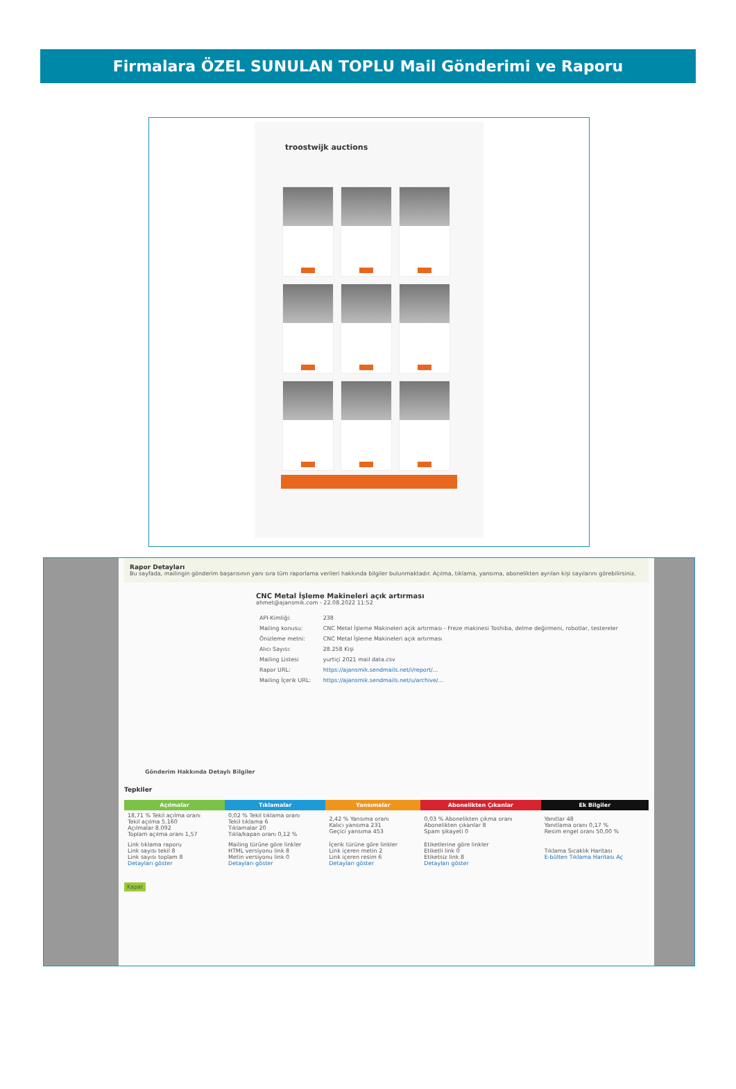Firmalara ÖZEL SUNULAN TOPLU Mail Gönderimi ve Raporu
troostwijk auctions
Rapor Detayları
Bu sayfada, mailingin gönderim başarısının yanı sıra tüm raporlama verileri hakkında bilgiler bulunmaktadır. Açılma, tıklama, yansıma, abonelikten ayrılan kişi sayılarını görebilirsiniz.
CNC Metal İşleme Makineleri açık artırması
ahmet@ajansmik.com - 22.08.2022 11:52
| API-Kimliği: | 238 |
| Mailing konusu: | CNC Metal İşleme Makineleri açık artırması - Freze makinesi Toshiba, delme değirmeni, robotlar, testereler |
| Önizleme metni: | CNC Metal İşleme Makineleri açık artırması |
| Alıcı Sayısı: | 28.258 Kişi |
| Mailing Listesi | yurtiçi 2021 mail data.csv |
| Rapor URL: | https://ajansmik.sendmails.net/i/report/... |
| Mailing İçerik URL: | https://ajansmik.sendmails.net/u/archive/... |
Gönderim Hakkında Detaylı Bilgiler
Tepkiler
| Açılmalar | Tıklamalar | Yansımalar | Abonelikten Çıkanlar | Ek Bilgiler |
| --- | --- | --- | --- | --- |
| 18,71 % Tekil açılma oranı Tekil açılma 5.160 Açılmalar 8.092 Toplam açılma oranı 1,57 | 0,02 % Tekil tıklama oranı Tekil tıklama 6 Tıklamalar 20 Tıkla/kapan oranı 0,12 % | 2,42 % Yansıma oranı Kalıcı yansıma 231 Geçici yansıma 453 | 0,03 % Abonelikten çıkma oranı Abonelikten çıkanlar 8 Spam şikayeti 0 | Yanıtlar 48 Yanıtlama oranı 0,17 % Resim engel oranı 50,00 % |
| Link tıklama raporu Link sayısı tekil 8 Link sayısı toplam 8 Detayları göster | Mailing türüne göre linkler HTML versiyonu link 8 Metin versiyonu link 0 Detayları göster | İçerik türüne göre linkler Link içeren metin 2 Link içeren resim 6 Detayları göster | Etiketlerine göre linkler Etiketli link 0 Etiketsiz link 8 Detayları göster | Tıklama Sıcaklık Haritası E-bülten Tıklama Haritası Aç |
Kapat